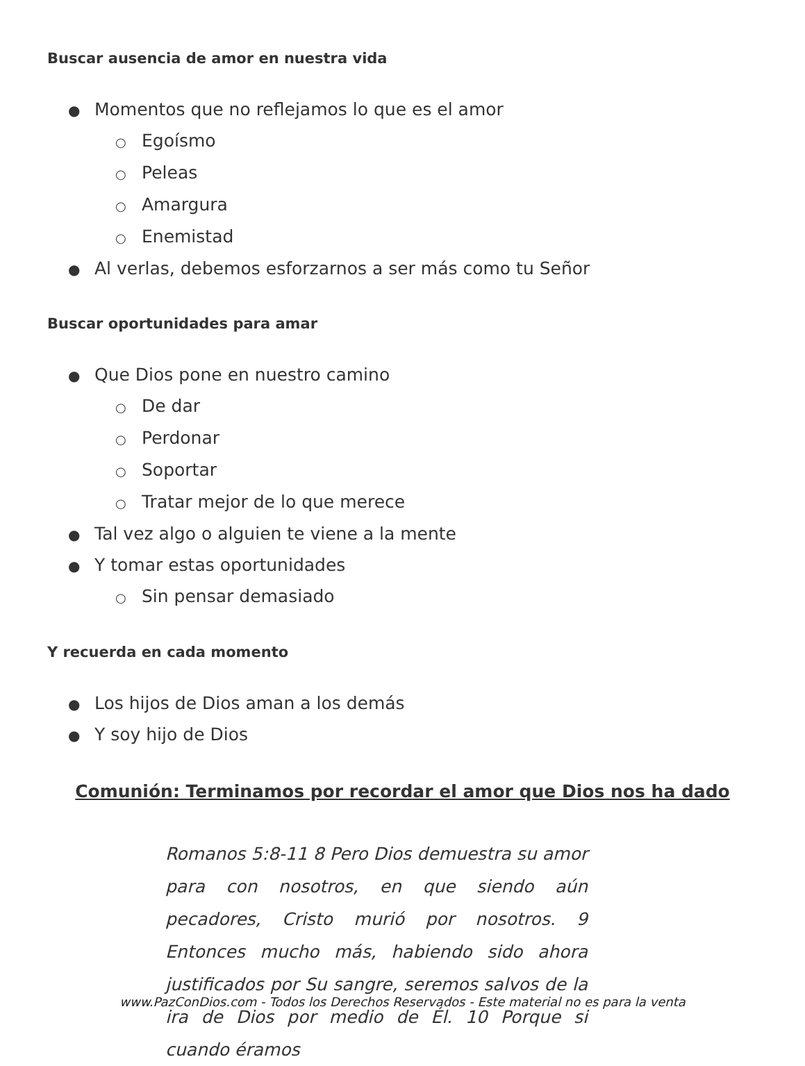Buscar ausencia de amor en nuestra vida
● Momentos que no reflejamos lo que es el amor
○ Egoísmo
○ Peleas
○ Amargura
○ Enemistad
● Al verlas, debemos esforzarnos a ser más como tu Señor
Buscar oportunidades para amar
● Que Dios pone en nuestro camino
○ De dar
○ Perdonar
○ Soportar
○ Tratar mejor de lo que merece
● Tal vez algo o alguien te viene a la mente
● Y tomar estas oportunidades
○ Sin pensar demasiado
Y recuerda en cada momento
● Los hijos de Dios aman a los demás
● Y soy hijo de Dios
Comunión: Terminamos por recordar el amor que Dios nos ha dado
Romanos 5:8-11 8 Pero Dios demuestra su amor para con nosotros, en que siendo aún pecadores, Cristo murió por nosotros. 9 Entonces mucho más, habiendo sido ahora justificados por Su sangre, seremos salvos de la ira de Dios por medio de Él. 10 Porque si cuando éramos
www.PazConDios.com - Todos los Derechos Reservados - Este material no es para la venta